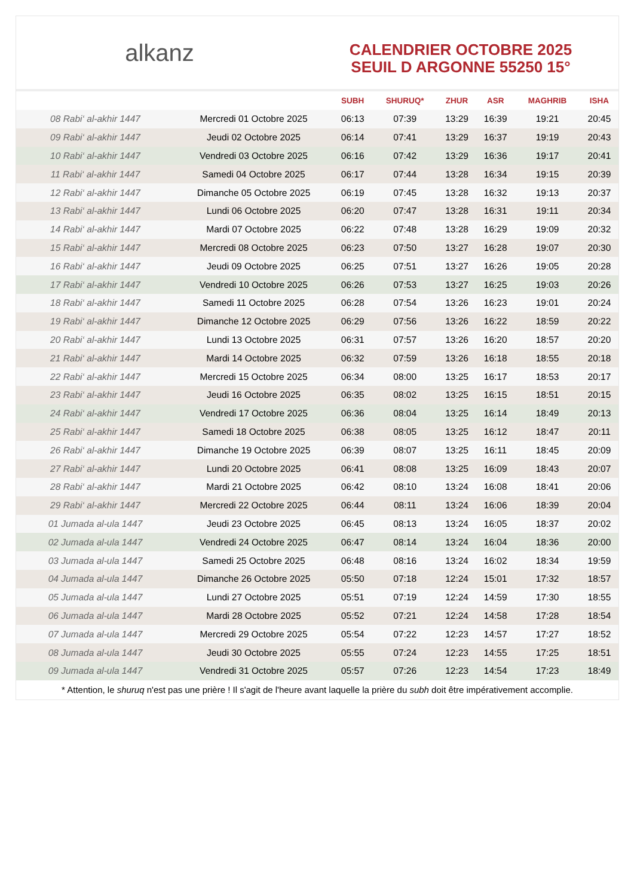alkanz
CALENDRIER OCTOBRE 2025
SEUIL D ARGONNE 55250 15°
| | | SUBH | SHURUQ* | ZHUR | ASR | MAGHRIB | ISHA |
| --- | --- | --- | --- | --- | --- | --- | --- |
| 08 Rabi‘ al-akhir 1447 | Mercredi 01 Octobre 2025 | 06:13 | 07:39 | 13:29 | 16:39 | 19:21 | 20:45 |
| 09 Rabi‘ al-akhir 1447 | Jeudi 02 Octobre 2025 | 06:14 | 07:41 | 13:29 | 16:37 | 19:19 | 20:43 |
| 10 Rabi‘ al-akhir 1447 | Vendredi 03 Octobre 2025 | 06:16 | 07:42 | 13:29 | 16:36 | 19:17 | 20:41 |
| 11 Rabi‘ al-akhir 1447 | Samedi 04 Octobre 2025 | 06:17 | 07:44 | 13:28 | 16:34 | 19:15 | 20:39 |
| 12 Rabi‘ al-akhir 1447 | Dimanche 05 Octobre 2025 | 06:19 | 07:45 | 13:28 | 16:32 | 19:13 | 20:37 |
| 13 Rabi‘ al-akhir 1447 | Lundi 06 Octobre 2025 | 06:20 | 07:47 | 13:28 | 16:31 | 19:11 | 20:34 |
| 14 Rabi‘ al-akhir 1447 | Mardi 07 Octobre 2025 | 06:22 | 07:48 | 13:28 | 16:29 | 19:09 | 20:32 |
| 15 Rabi‘ al-akhir 1447 | Mercredi 08 Octobre 2025 | 06:23 | 07:50 | 13:27 | 16:28 | 19:07 | 20:30 |
| 16 Rabi‘ al-akhir 1447 | Jeudi 09 Octobre 2025 | 06:25 | 07:51 | 13:27 | 16:26 | 19:05 | 20:28 |
| 17 Rabi‘ al-akhir 1447 | Vendredi 10 Octobre 2025 | 06:26 | 07:53 | 13:27 | 16:25 | 19:03 | 20:26 |
| 18 Rabi‘ al-akhir 1447 | Samedi 11 Octobre 2025 | 06:28 | 07:54 | 13:26 | 16:23 | 19:01 | 20:24 |
| 19 Rabi‘ al-akhir 1447 | Dimanche 12 Octobre 2025 | 06:29 | 07:56 | 13:26 | 16:22 | 18:59 | 20:22 |
| 20 Rabi‘ al-akhir 1447 | Lundi 13 Octobre 2025 | 06:31 | 07:57 | 13:26 | 16:20 | 18:57 | 20:20 |
| 21 Rabi‘ al-akhir 1447 | Mardi 14 Octobre 2025 | 06:32 | 07:59 | 13:26 | 16:18 | 18:55 | 20:18 |
| 22 Rabi‘ al-akhir 1447 | Mercredi 15 Octobre 2025 | 06:34 | 08:00 | 13:25 | 16:17 | 18:53 | 20:17 |
| 23 Rabi‘ al-akhir 1447 | Jeudi 16 Octobre 2025 | 06:35 | 08:02 | 13:25 | 16:15 | 18:51 | 20:15 |
| 24 Rabi‘ al-akhir 1447 | Vendredi 17 Octobre 2025 | 06:36 | 08:04 | 13:25 | 16:14 | 18:49 | 20:13 |
| 25 Rabi‘ al-akhir 1447 | Samedi 18 Octobre 2025 | 06:38 | 08:05 | 13:25 | 16:12 | 18:47 | 20:11 |
| 26 Rabi‘ al-akhir 1447 | Dimanche 19 Octobre 2025 | 06:39 | 08:07 | 13:25 | 16:11 | 18:45 | 20:09 |
| 27 Rabi‘ al-akhir 1447 | Lundi 20 Octobre 2025 | 06:41 | 08:08 | 13:25 | 16:09 | 18:43 | 20:07 |
| 28 Rabi‘ al-akhir 1447 | Mardi 21 Octobre 2025 | 06:42 | 08:10 | 13:24 | 16:08 | 18:41 | 20:06 |
| 29 Rabi‘ al-akhir 1447 | Mercredi 22 Octobre 2025 | 06:44 | 08:11 | 13:24 | 16:06 | 18:39 | 20:04 |
| 01 Jumada al-ula 1447 | Jeudi 23 Octobre 2025 | 06:45 | 08:13 | 13:24 | 16:05 | 18:37 | 20:02 |
| 02 Jumada al-ula 1447 | Vendredi 24 Octobre 2025 | 06:47 | 08:14 | 13:24 | 16:04 | 18:36 | 20:00 |
| 03 Jumada al-ula 1447 | Samedi 25 Octobre 2025 | 06:48 | 08:16 | 13:24 | 16:02 | 18:34 | 19:59 |
| 04 Jumada al-ula 1447 | Dimanche 26 Octobre 2025 | 05:50 | 07:18 | 12:24 | 15:01 | 17:32 | 18:57 |
| 05 Jumada al-ula 1447 | Lundi 27 Octobre 2025 | 05:51 | 07:19 | 12:24 | 14:59 | 17:30 | 18:55 |
| 06 Jumada al-ula 1447 | Mardi 28 Octobre 2025 | 05:52 | 07:21 | 12:24 | 14:58 | 17:28 | 18:54 |
| 07 Jumada al-ula 1447 | Mercredi 29 Octobre 2025 | 05:54 | 07:22 | 12:23 | 14:57 | 17:27 | 18:52 |
| 08 Jumada al-ula 1447 | Jeudi 30 Octobre 2025 | 05:55 | 07:24 | 12:23 | 14:55 | 17:25 | 18:51 |
| 09 Jumada al-ula 1447 | Vendredi 31 Octobre 2025 | 05:57 | 07:26 | 12:23 | 14:54 | 17:23 | 18:49 |
* Attention, le shuruq n'est pas une prière ! Il s'agit de l'heure avant laquelle la prière du subh doit être impérativement accomplie.